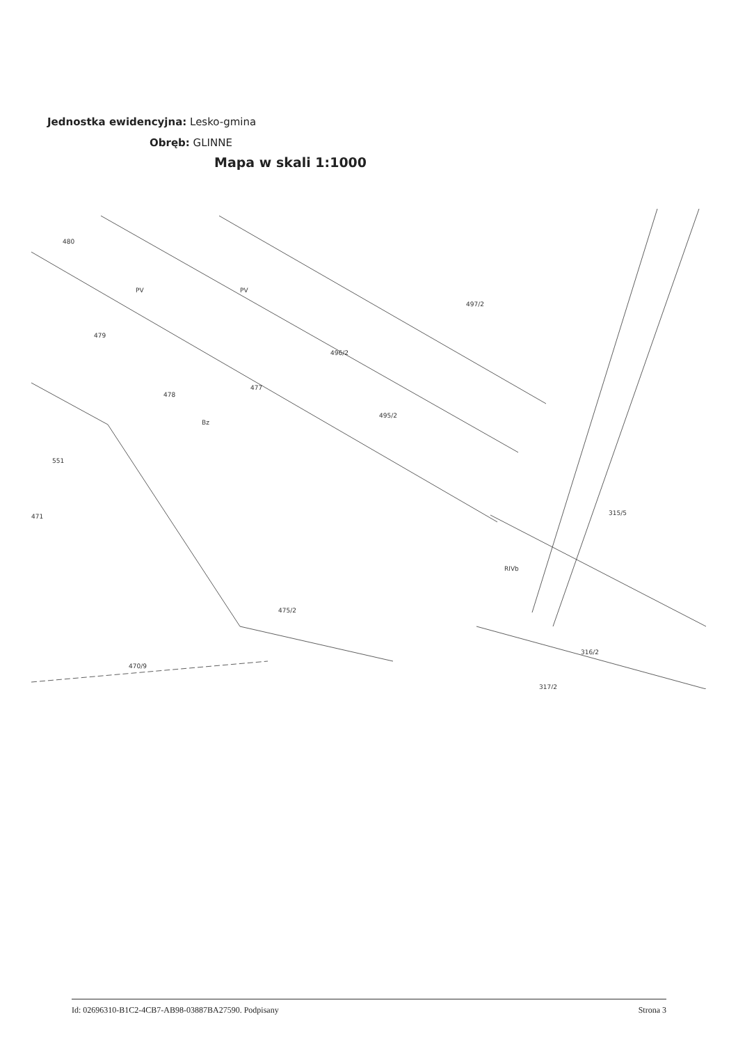Jednostka ewidencyjna: Lesko-gmina
Obręb: GLINNE
Mapa w skali 1:1000
480
479
478
477
496/2
497/2
495/2
551
471
475/2
315/5
316/2
470/9
317/2
Bz
RIVb
PV
PV
Id: 02696310-B1C2-4CB7-AB98-03887BA27590. Podpisany Strona 3